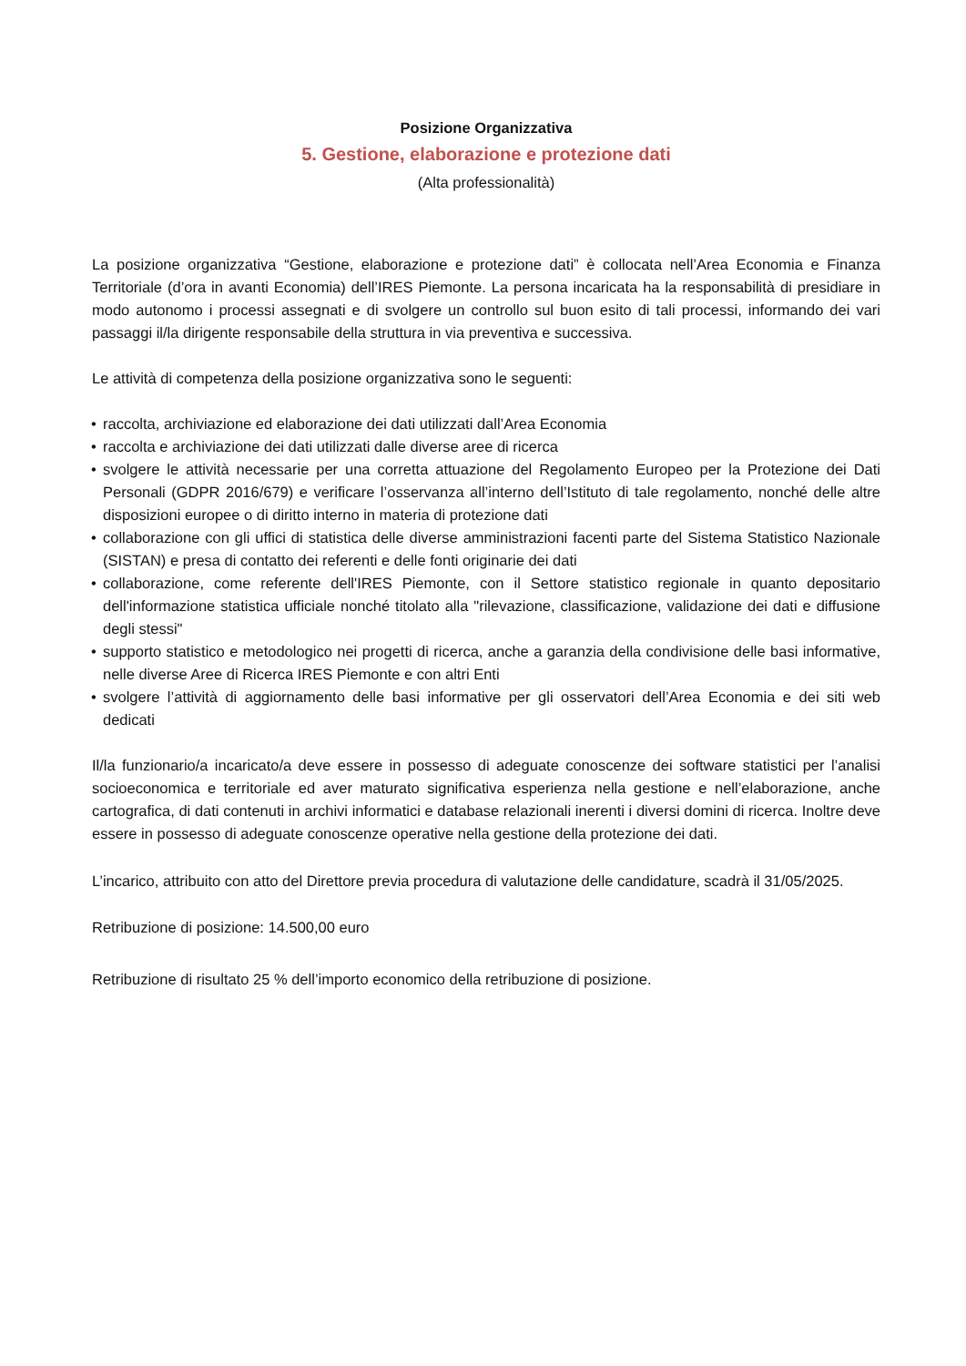Posizione Organizzativa
5. Gestione, elaborazione e protezione dati
(Alta professionalità)
La posizione organizzativa “Gestione, elaborazione e protezione dati” è collocata nell’Area Economia e Finanza Territoriale (d’ora in avanti Economia) dell’IRES Piemonte. La persona incaricata ha la responsabilità di presidiare in modo autonomo i processi assegnati e di svolgere un controllo sul buon esito di tali processi, informando dei vari passaggi il/la dirigente responsabile della struttura in via preventiva e successiva.
Le attività di competenza della posizione organizzativa sono le seguenti:
• raccolta, archiviazione ed elaborazione dei dati utilizzati dall’Area Economia
• raccolta e archiviazione dei dati utilizzati dalle diverse aree di ricerca
• svolgere le attività necessarie per una corretta attuazione del Regolamento Europeo per la Protezione dei Dati Personali (GDPR 2016/679) e verificare l’osservanza all’interno dell’Istituto di tale regolamento, nonché delle altre disposizioni europee o di diritto interno in materia di protezione dati
• collaborazione con gli uffici di statistica delle diverse amministrazioni facenti parte del Sistema Statistico Nazionale (SISTAN) e presa di contatto dei referenti e delle fonti originarie dei dati
• collaborazione, come referente dell'IRES Piemonte, con il Settore statistico regionale in quanto depositario dell'informazione statistica ufficiale nonché titolato alla "rilevazione, classificazione, validazione dei dati e diffusione degli stessi"
• supporto statistico e metodologico nei progetti di ricerca, anche a garanzia della condivisione delle basi informative, nelle diverse Aree di Ricerca IRES Piemonte e con altri Enti
• svolgere l’attività di aggiornamento delle basi informative per gli osservatori dell’Area Economia e dei siti web dedicati
Il/la funzionario/a incaricato/a deve essere in possesso di adeguate conoscenze dei software statistici per l’analisi socioeconomica e territoriale ed aver maturato significativa esperienza nella gestione e nell’elaborazione, anche cartografica, di dati contenuti in archivi informatici e database relazionali inerenti i diversi domini di ricerca. Inoltre deve essere in possesso di adeguate conoscenze operative nella gestione della protezione dei dati.
L’incarico, attribuito con atto del Direttore previa procedura di valutazione delle candidature, scadrà il 31/05/2025.
Retribuzione di posizione: 14.500,00 euro
Retribuzione di risultato 25 % dell’importo economico della retribuzione di posizione.